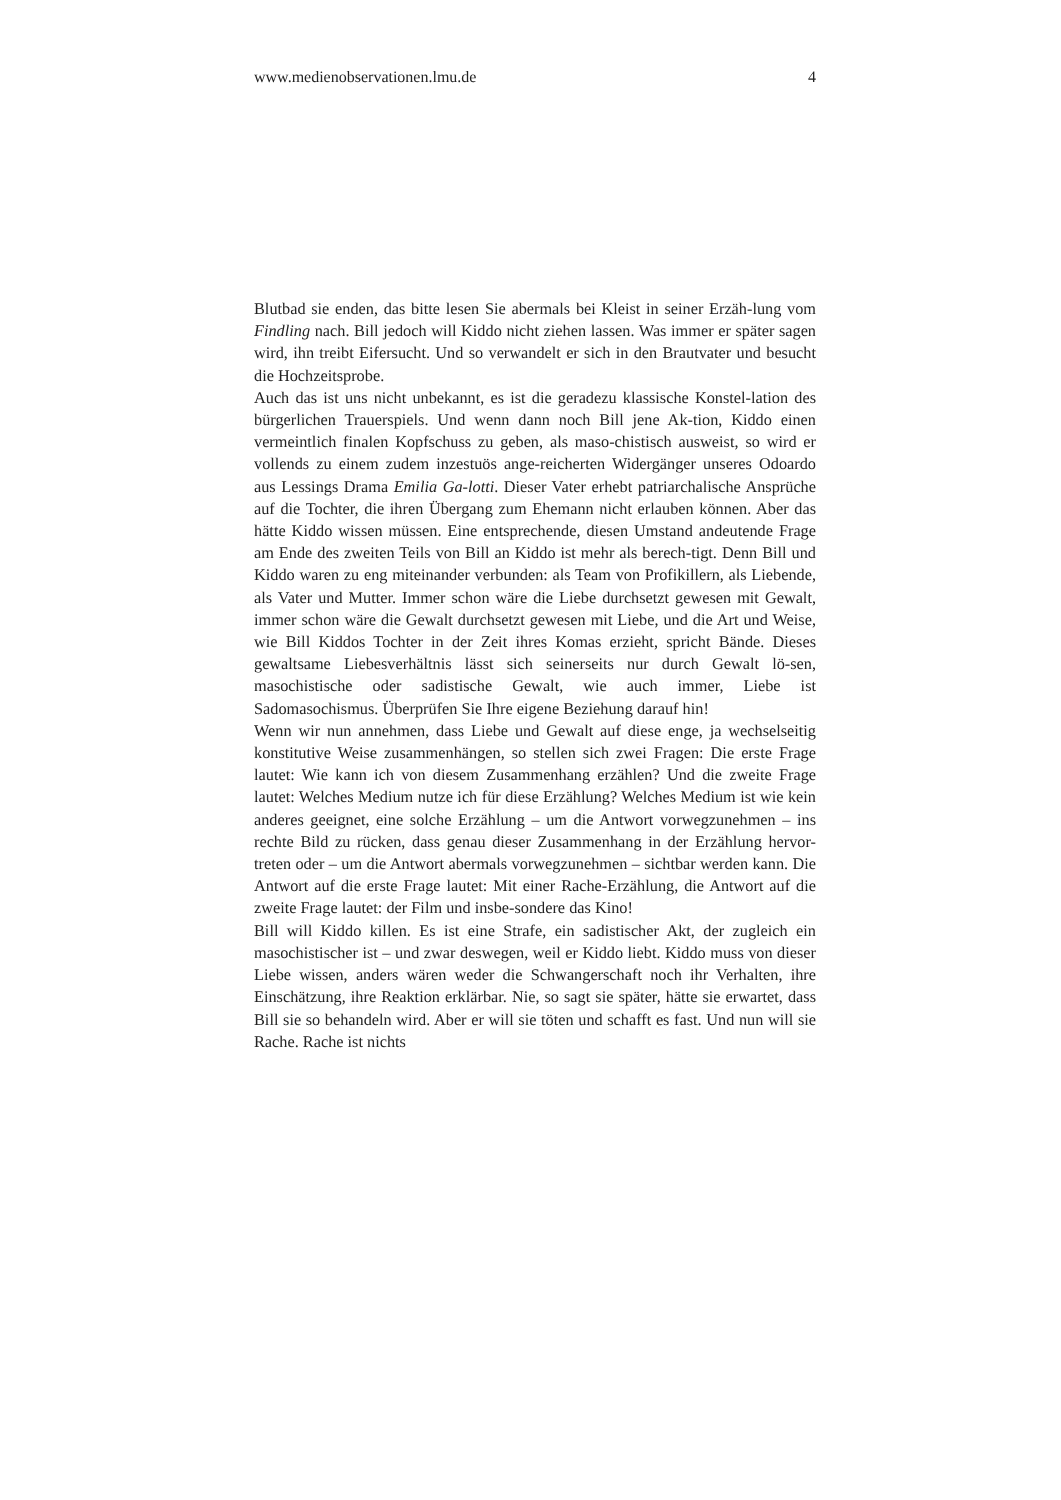www.medienobservationen.lmu.de 4
Blutbad sie enden, das bitte lesen Sie abermals bei Kleist in seiner Erzäh-lung vom Findling nach. Bill jedoch will Kiddo nicht ziehen lassen. Was immer er später sagen wird, ihn treibt Eifersucht. Und so verwandelt er sich in den Brautvater und besucht die Hochzeitsprobe.
Auch das ist uns nicht unbekannt, es ist die geradezu klassische Konstel-lation des bürgerlichen Trauerspiels. Und wenn dann noch Bill jene Ak-tion, Kiddo einen vermeintlich finalen Kopfschuss zu geben, als maso-chistisch ausweist, so wird er vollends zu einem zudem inzestuös ange-reicherten Widergänger unseres Odoardo aus Lessings Drama Emilia Ga-lotti. Dieser Vater erhebt patriarchalische Ansprüche auf die Tochter, die ihren Übergang zum Ehemann nicht erlauben können. Aber das hätte Kiddo wissen müssen. Eine entsprechende, diesen Umstand andeutende Frage am Ende des zweiten Teils von Bill an Kiddo ist mehr als berech-tigt. Denn Bill und Kiddo waren zu eng miteinander verbunden: als Team von Profikillern, als Liebende, als Vater und Mutter. Immer schon wäre die Liebe durchsetzt gewesen mit Gewalt, immer schon wäre die Gewalt durchsetzt gewesen mit Liebe, und die Art und Weise, wie Bill Kiddos Tochter in der Zeit ihres Komas erzieht, spricht Bände. Dieses gewaltsame Liebesverhältnis lässt sich seinerseits nur durch Gewalt lö-sen, masochistische oder sadistische Gewalt, wie auch immer, Liebe ist Sadomasochismus. Überprüfen Sie Ihre eigene Beziehung darauf hin!
Wenn wir nun annehmen, dass Liebe und Gewalt auf diese enge, ja wechselseitig konstitutive Weise zusammenhängen, so stellen sich zwei Fragen: Die erste Frage lautet: Wie kann ich von diesem Zusammenhang erzählen? Und die zweite Frage lautet: Welches Medium nutze ich für diese Erzählung? Welches Medium ist wie kein anderes geeignet, eine solche Erzählung – um die Antwort vorwegzunehmen – ins rechte Bild zu rücken, dass genau dieser Zusammenhang in der Erzählung hervor-treten oder – um die Antwort abermals vorwegzunehmen – sichtbar werden kann. Die Antwort auf die erste Frage lautet: Mit einer Rache-Erzählung, die Antwort auf die zweite Frage lautet: der Film und insbe-sondere das Kino!
Bill will Kiddo killen. Es ist eine Strafe, ein sadistischer Akt, der zugleich ein masochistischer ist – und zwar deswegen, weil er Kiddo liebt. Kiddo muss von dieser Liebe wissen, anders wären weder die Schwangerschaft noch ihr Verhalten, ihre Einschätzung, ihre Reaktion erklärbar. Nie, so sagt sie später, hätte sie erwartet, dass Bill sie so behandeln wird. Aber er will sie töten und schafft es fast. Und nun will sie Rache. Rache ist nichts